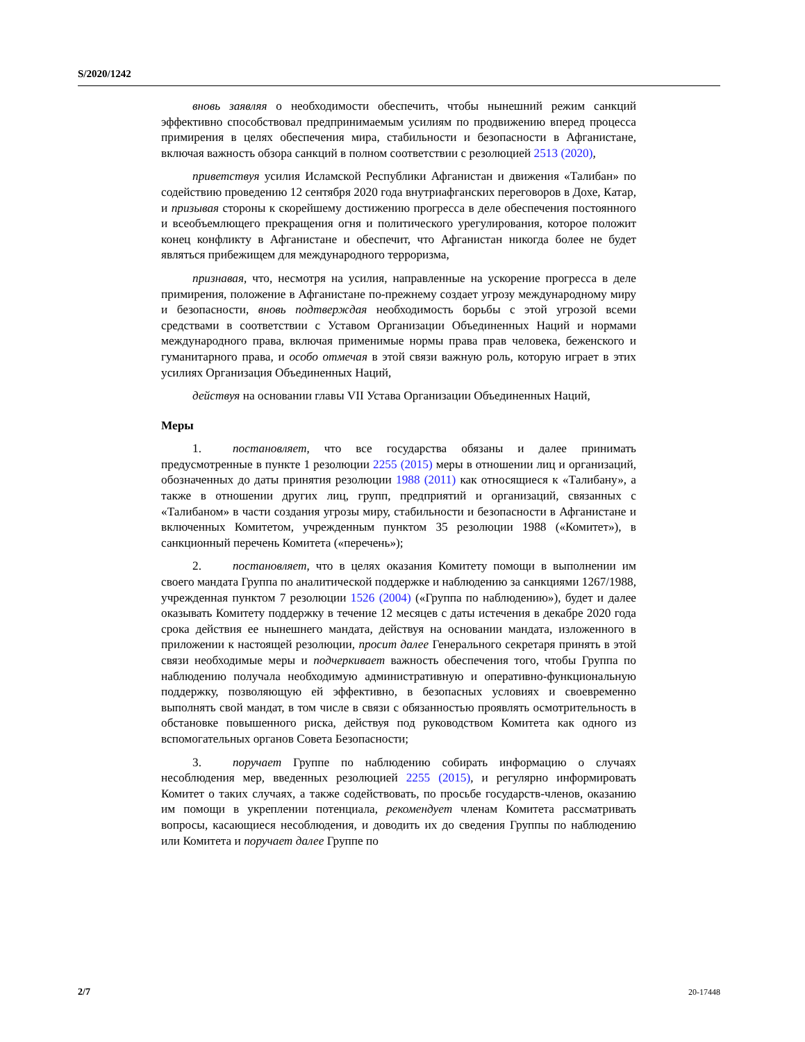S/2020/1242
вновь заявляя о необходимости обеспечить, чтобы нынешний режим санкций эффективно способствовал предпринимаемым усилиям по продвижению вперед процесса примирения в целях обеспечения мира, стабильности и безопасности в Афганистане, включая важность обзора санкций в полном соответствии с резолюцией 2513 (2020),
приветствуя усилия Исламской Республики Афганистан и движения «Талибан» по содействию проведению 12 сентября 2020 года внутриафганских переговоров в Дохе, Катар, и призывая стороны к скорейшему достижению прогресса в деле обеспечения постоянного и всеобъемлющего прекращения огня и политического урегулирования, которое положит конец конфликту в Афганистане и обеспечит, что Афганистан никогда более не будет являться прибежищем для международного терроризма,
признавая, что, несмотря на усилия, направленные на ускорение прогресса в деле примирения, положение в Афганистане по-прежнему создает угрозу международному миру и безопасности, вновь подтверждая необходимость борьбы с этой угрозой всеми средствами в соответствии с Уставом Организации Объединенных Наций и нормами международного права, включая применимые нормы права прав человека, беженского и гуманитарного права, и особо отмечая в этой связи важную роль, которую играет в этих усилиях Организация Объединенных Наций,
действуя на основании главы VII Устава Организации Объединенных Наций,
Меры
1. постановляет, что все государства обязаны и далее принимать предусмотренные в пункте 1 резолюции 2255 (2015) меры в отношении лиц и организаций, обозначенных до даты принятия резолюции 1988 (2011) как относящиеся к «Талибану», а также в отношении других лиц, групп, предприятий и организаций, связанных с «Талибаном» в части создания угрозы миру, стабильности и безопасности в Афганистане и включенных Комитетом, учрежденным пунктом 35 резолюции 1988 («Комитет»), в санкционный перечень Комитета («перечень»);
2. постановляет, что в целях оказания Комитету помощи в выполнении им своего мандата Группа по аналитической поддержке и наблюдению за санкциями 1267/1988, учрежденная пунктом 7 резолюции 1526 (2004) («Группа по наблюдению»), будет и далее оказывать Комитету поддержку в течение 12 месяцев с даты истечения в декабре 2020 года срока действия ее нынешнего мандата, действуя на основании мандата, изложенного в приложении к настоящей резолюции, просит далее Генерального секретаря принять в этой связи необходимые меры и подчеркивает важность обеспечения того, чтобы Группа по наблюдению получала необходимую административную и оперативно-функциональную поддержку, позволяющую ей эффективно, в безопасных условиях и своевременно выполнять свой мандат, в том числе в связи с обязанностью проявлять осмотрительность в обстановке повышенного риска, действуя под руководством Комитета как одного из вспомогательных органов Совета Безопасности;
3. поручает Группе по наблюдению собирать информацию о случаях несоблюдения мер, введенных резолюцией 2255 (2015), и регулярно информировать Комитет о таких случаях, а также содействовать, по просьбе государств-членов, оказанию им помощи в укреплении потенциала, рекомендует членам Комитета рассматривать вопросы, касающиеся несоблюдения, и доводить их до сведения Группы по наблюдению или Комитета и поручает далее Группе по
2/7 20-17448